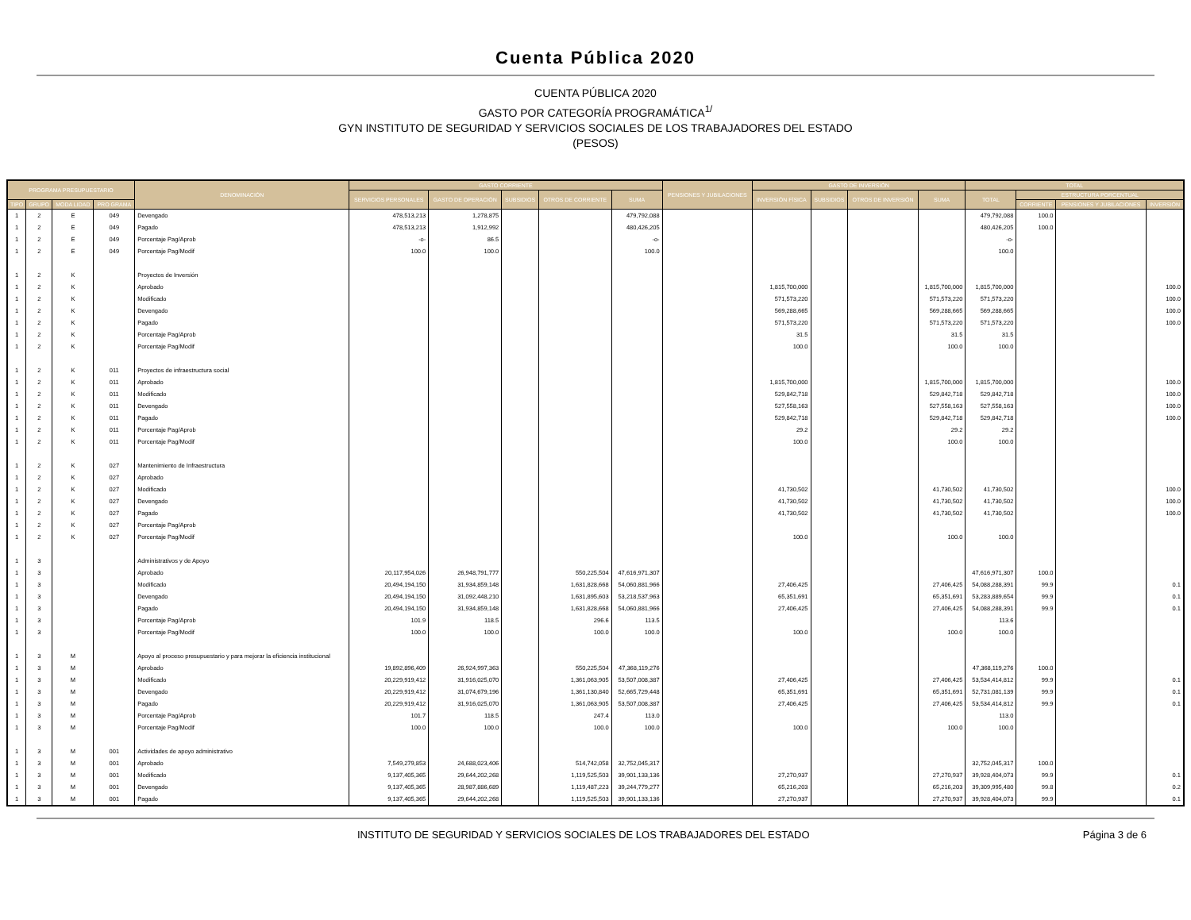Cuenta Pública 2020
CUENTA PÚBLICA 2020
GASTO POR CATEGORÍA PROGRAMÁTICA<sup>1/</sup>
GYN INSTITUTO DE SEGURIDAD Y SERVICIOS SOCIALES DE LOS TRABAJADORES DEL ESTADO
(PESOS)
| PROGRAMA PRESUPUESTARIO | | | | DENOMINACIÓN | GASTO CORRIENTE | | | | | PENSIONES Y JUBILACIONES | GASTO DE INVERSIÓN | | | | TOTAL | | | |
| --- | --- | --- | --- | --- | --- | --- | --- | --- | --- | --- | --- | --- | --- | --- | --- | --- | --- | --- |
| | | | | | SERVICIOS PERSONALES | GASTO DE OPERACIÓN | SUBSIDIOS | OTROS DE CORRIENTE | SUMA | | INVERSIÓN FÍSICA | SUBSIDIOS | OTROS DE INVERSIÓN | SUMA | TOTAL | ESTRUCTURA PORCENTUAL | | |
| TIPO | GRUPO | MODA LIDAD | PRO GRAMA | | | | | | | | | | | | | CORRIENTE | PENSIONES Y JUBILACIONES | INVERSIÓN |
| 1 | 2 | E | 049 | Devengado | 478,513,213 | 1,278,875 | | | 479,792,088 | | | | | | 479,792,088 | 100.0 | | |
| 1 | 2 | E | 049 | Pagado | 478,513,213 | 1,912,992 | | | 480,426,205 | | | | | | 480,426,205 | 100.0 | | |
| 1 | 2 | E | 049 | Porcentaje Pag/Aprob | -o- | 86.5 | | | -o- | | | | | | -o- | | | |
| 1 | 2 | E | 049 | Porcentaje Pag/Modif | 100.0 | 100.0 | | | 100.0 | | | | | | 100.0 | | | |
| 1 | 2 | K | | Proyectos de Inversión | | | | | | | | | | | | | | |
| 1 | 2 | K | | Aprobado | | | | | | | 1,815,700,000 | | | 1,815,700,000 | 1,815,700,000 | | | 100.0 |
| 1 | 2 | K | | Modificado | | | | | | | 571,573,220 | | | 571,573,220 | 571,573,220 | | | 100.0 |
| 1 | 2 | K | | Devengado | | | | | | | 569,288,665 | | | 569,288,665 | 569,288,665 | | | 100.0 |
| 1 | 2 | K | | Pagado | | | | | | | 571,573,220 | | | 571,573,220 | 571,573,220 | | | 100.0 |
| 1 | 2 | K | | Porcentaje Pag/Aprob | | | | | | | 31.5 | | | 31.5 | 31.5 | | | |
| 1 | 2 | K | | Porcentaje Pag/Modif | | | | | | | 100.0 | | | 100.0 | 100.0 | | | |
| 1 | 2 | K | 011 | Proyectos de infraestructura social | | | | | | | | | | | | | | |
| 1 | 2 | K | 011 | Aprobado | | | | | | | 1,815,700,000 | | | 1,815,700,000 | 1,815,700,000 | | | 100.0 |
| 1 | 2 | K | 011 | Modificado | | | | | | | 529,842,718 | | | 529,842,718 | 529,842,718 | | | 100.0 |
| 1 | 2 | K | 011 | Devengado | | | | | | | 527,558,163 | | | 527,558,163 | 527,558,163 | | | 100.0 |
| 1 | 2 | K | 011 | Pagado | | | | | | | 529,842,718 | | | 529,842,718 | 529,842,718 | | | 100.0 |
| 1 | 2 | K | 011 | Porcentaje Pag/Aprob | | | | | | | 29.2 | | | 29.2 | 29.2 | | | |
| 1 | 2 | K | 011 | Porcentaje Pag/Modif | | | | | | | 100.0 | | | 100.0 | 100.0 | | | |
| 1 | 2 | K | 027 | Mantenimiento de Infraestructura | | | | | | | | | | | | | | |
| 1 | 2 | K | 027 | Aprobado | | | | | | | | | | | | | | |
| 1 | 2 | K | 027 | Modificado | | | | | | | 41,730,502 | | | 41,730,502 | 41,730,502 | | | 100.0 |
| 1 | 2 | K | 027 | Devengado | | | | | | | 41,730,502 | | | 41,730,502 | 41,730,502 | | | 100.0 |
| 1 | 2 | K | 027 | Pagado | | | | | | | 41,730,502 | | | 41,730,502 | 41,730,502 | | | 100.0 |
| 1 | 2 | K | 027 | Porcentaje Pag/Aprob | | | | | | | | | | | | | | |
| 1 | 2 | K | 027 | Porcentaje Pag/Modif | | | | | | | 100.0 | | | 100.0 | 100.0 | | | |
| 1 | 3 | | | Administrativos y de Apoyo | | | | | | | | | | | | | | |
| 1 | 3 | | | Aprobado | 20,117,954,026 | 26,948,791,777 | | 550,225,504 | 47,616,971,307 | | | | | | 47,616,971,307 | 100.0 | | |
| 1 | 3 | | | Modificado | 20,494,194,150 | 31,934,859,148 | | 1,631,828,668 | 54,060,881,966 | | 27,406,425 | | | 27,406,425 | 54,088,288,391 | 99.9 | | 0.1 |
| 1 | 3 | | | Devengado | 20,494,194,150 | 31,092,448,210 | | 1,631,895,603 | 53,218,537,963 | | 65,351,691 | | | 65,351,691 | 53,283,889,654 | 99.9 | | 0.1 |
| 1 | 3 | | | Pagado | 20,494,194,150 | 31,934,859,148 | | 1,631,828,668 | 54,060,881,966 | | 27,406,425 | | | 27,406,425 | 54,088,288,391 | 99.9 | | 0.1 |
| 1 | 3 | | | Porcentaje Pag/Aprob | 101.9 | 118.5 | | 296.6 | 113.5 | | | | | | 113.6 | | | |
| 1 | 3 | | | Porcentaje Pag/Modif | 100.0 | 100.0 | | 100.0 | 100.0 | | 100.0 | | | 100.0 | 100.0 | | | |
| 1 | 3 | M | | Apoyo al proceso presupuestario y para mejorar la eficiencia institucional | | | | | | | | | | | | | | |
| 1 | 3 | M | | Aprobado | 19,892,896,409 | 26,924,997,363 | | 550,225,504 | 47,368,119,276 | | | | | | 47,368,119,276 | 100.0 | | |
| 1 | 3 | M | | Modificado | 20,229,919,412 | 31,916,025,070 | | 1,361,063,905 | 53,507,008,387 | | 27,406,425 | | | 27,406,425 | 53,534,414,812 | 99.9 | | 0.1 |
| 1 | 3 | M | | Devengado | 20,229,919,412 | 31,074,679,196 | | 1,361,130,840 | 52,665,729,448 | | 65,351,691 | | | 65,351,691 | 52,731,081,139 | 99.9 | | 0.1 |
| 1 | 3 | M | | Pagado | 20,229,919,412 | 31,916,025,070 | | 1,361,063,905 | 53,507,008,387 | | 27,406,425 | | | 27,406,425 | 53,534,414,812 | 99.9 | | 0.1 |
| 1 | 3 | M | | Porcentaje Pag/Aprob | 101.7 | 118.5 | | 247.4 | 113.0 | | | | | | 113.0 | | | |
| 1 | 3 | M | | Porcentaje Pag/Modif | 100.0 | 100.0 | | 100.0 | 100.0 | | 100.0 | | | 100.0 | 100.0 | | | |
| 1 | 3 | M | 001 | Actividades de apoyo administrativo | | | | | | | | | | | | | | |
| 1 | 3 | M | 001 | Aprobado | 7,549,279,853 | 24,688,023,406 | | 514,742,058 | 32,752,045,317 | | | | | | 32,752,045,317 | 100.0 | | |
| 1 | 3 | M | 001 | Modificado | 9,137,405,365 | 29,644,202,268 | | 1,119,525,503 | 39,901,133,136 | | 27,270,937 | | | 27,270,937 | 39,928,404,073 | 99.9 | | 0.1 |
| 1 | 3 | M | 001 | Devengado | 9,137,405,365 | 28,987,886,689 | | 1,119,487,223 | 39,244,779,277 | | 65,216,203 | | | 65,216,203 | 39,309,995,480 | 99.8 | | 0.2 |
| 1 | 3 | M | 001 | Pagado | 9,137,405,365 | 29,644,202,268 | | 1,119,525,503 | 39,901,133,136 | | 27,270,937 | | | 27,270,937 | 39,928,404,073 | 99.9 | | 0.1 |
INSTITUTO DE SEGURIDAD Y SERVICIOS SOCIALES DE LOS TRABAJADORES DEL ESTADO Página 3 de 6